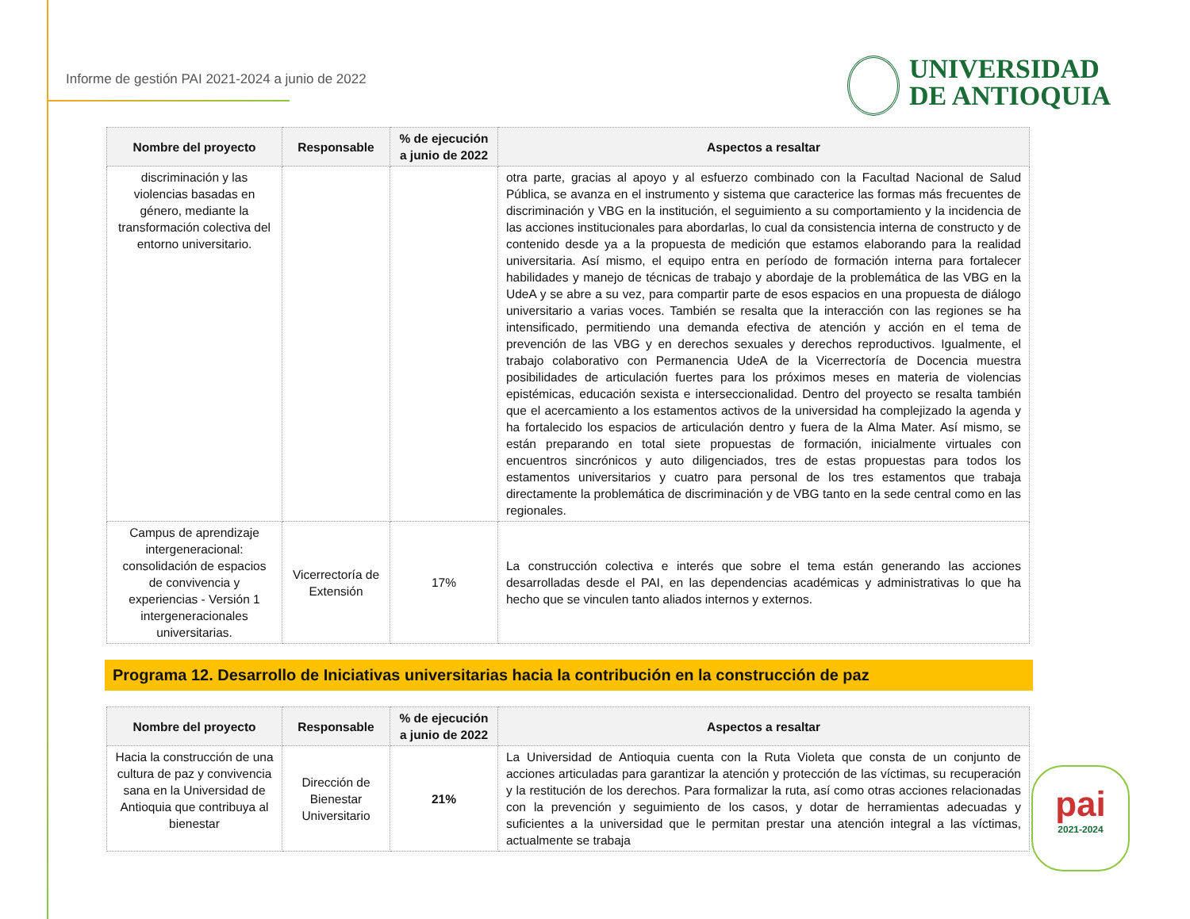Informe de gestión PAI 2021-2024 a junio de 2022
UNIVERSIDAD
DE ANTIOQUIA
| Nombre del proyecto | Responsable | % de ejecución a junio de 2022 | Aspectos a resaltar |
| --- | --- | --- | --- |
| discriminación y las violencias basadas en género, mediante la transformación colectiva del entorno universitario. | | | otra parte, gracias al apoyo y al esfuerzo combinado con la Facultad Nacional de Salud Pública, se avanza en el instrumento y sistema que caracterice las formas más frecuentes de discriminación y VBG en la institución, el seguimiento a su comportamiento y la incidencia de las acciones institucionales para abordarlas, lo cual da consistencia interna de constructo y de contenido desde ya a la propuesta de medición que estamos elaborando para la realidad universitaria. Así mismo, el equipo entra en período de formación interna para fortalecer habilidades y manejo de técnicas de trabajo y abordaje de la problemática de las VBG en la UdeA y se abre a su vez, para compartir parte de esos espacios en una propuesta de diálogo universitario a varias voces. También se resalta que la interacción con las regiones se ha intensificado, permitiendo una demanda efectiva de atención y acción en el tema de prevención de las VBG y en derechos sexuales y derechos reproductivos. Igualmente, el trabajo colaborativo con Permanencia UdeA de la Vicerrectoría de Docencia muestra posibilidades de articulación fuertes para los próximos meses en materia de violencias epistémicas, educación sexista e interseccionalidad. Dentro del proyecto se resalta también que el acercamiento a los estamentos activos de la universidad ha complejizado la agenda y ha fortalecido los espacios de articulación dentro y fuera de la Alma Mater. Así mismo, se están preparando en total siete propuestas de formación, inicialmente virtuales con encuentros sincrónicos y auto diligenciados, tres de estas propuestas para todos los estamentos universitarios y cuatro para personal de los tres estamentos que trabaja directamente la problemática de discriminación y de VBG tanto en la sede central como en las regionales. |
| Campus de aprendizaje intergeneracional: consolidación de espacios de convivencia y experiencias - Versión 1 intergeneracionales universitarias. | Vicerrectoría de Extensión | 17% | La construcción colectiva e interés que sobre el tema están generando las acciones desarrolladas desde el PAI, en las dependencias académicas y administrativas lo que ha hecho que se vinculen tanto aliados internos y externos. |
Programa 12. Desarrollo de Iniciativas universitarias hacia la contribución en la construcción de paz
| Nombre del proyecto | Responsable | % de ejecución a junio de 2022 | Aspectos a resaltar |
| --- | --- | --- | --- |
| Hacia la construcción de una cultura de paz y convivencia sana en la Universidad de Antioquia que contribuya al bienestar | Dirección de Bienestar Universitario | 21% | La Universidad de Antioquia cuenta con la Ruta Violeta que consta de un conjunto de acciones articuladas para garantizar la atención y protección de las víctimas, su recuperación y la restitución de los derechos. Para formalizar la ruta, así como otras acciones relacionadas con la prevención y seguimiento de los casos, y dotar de herramientas adecuadas y suficientes a la universidad que le permitan prestar una atención integral a las víctimas, actualmente se trabaja |
pai
2021-2024